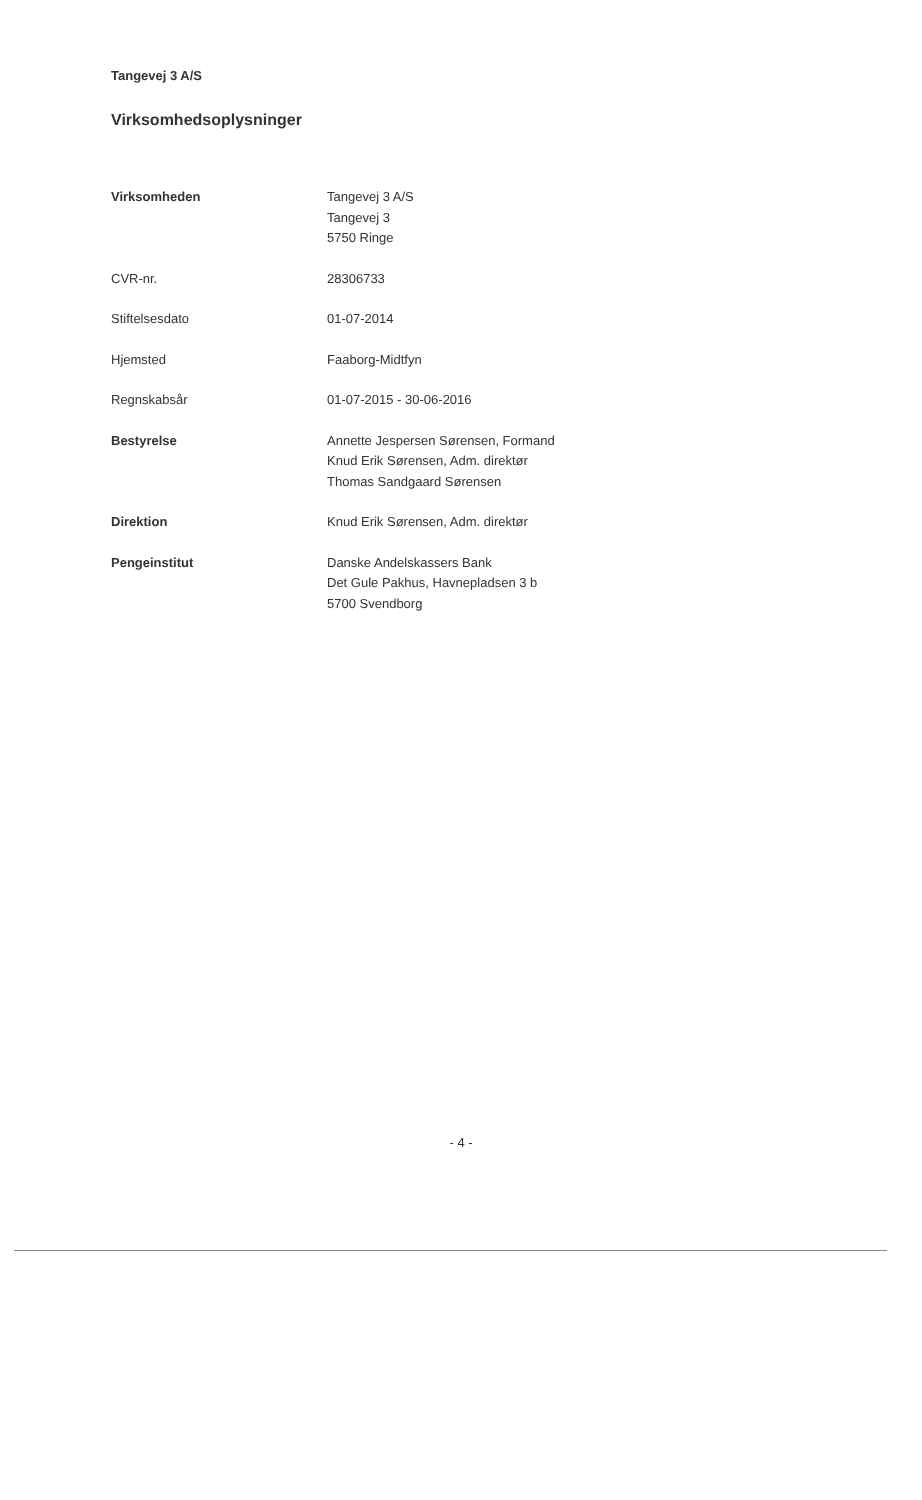Tangevej 3 A/S
Virksomhedsoplysninger
| Virksomheden | Tangevej 3 A/S Tangevej 3 5750 Ringe |
| CVR-nr. | 28306733 |
| Stiftelsesdato | 01-07-2014 |
| Hjemsted | Faaborg-Midtfyn |
| Regnskabsår | 01-07-2015 - 30-06-2016 |
| Bestyrelse | Annette Jespersen Sørensen, Formand Knud Erik Sørensen, Adm. direktør Thomas Sandgaard Sørensen |
| Direktion | Knud Erik Sørensen, Adm. direktør |
| Pengeinstitut | Danske Andelskassers Bank Det Gule Pakhus, Havnepladsen 3 b 5700 Svendborg |
- 4 -